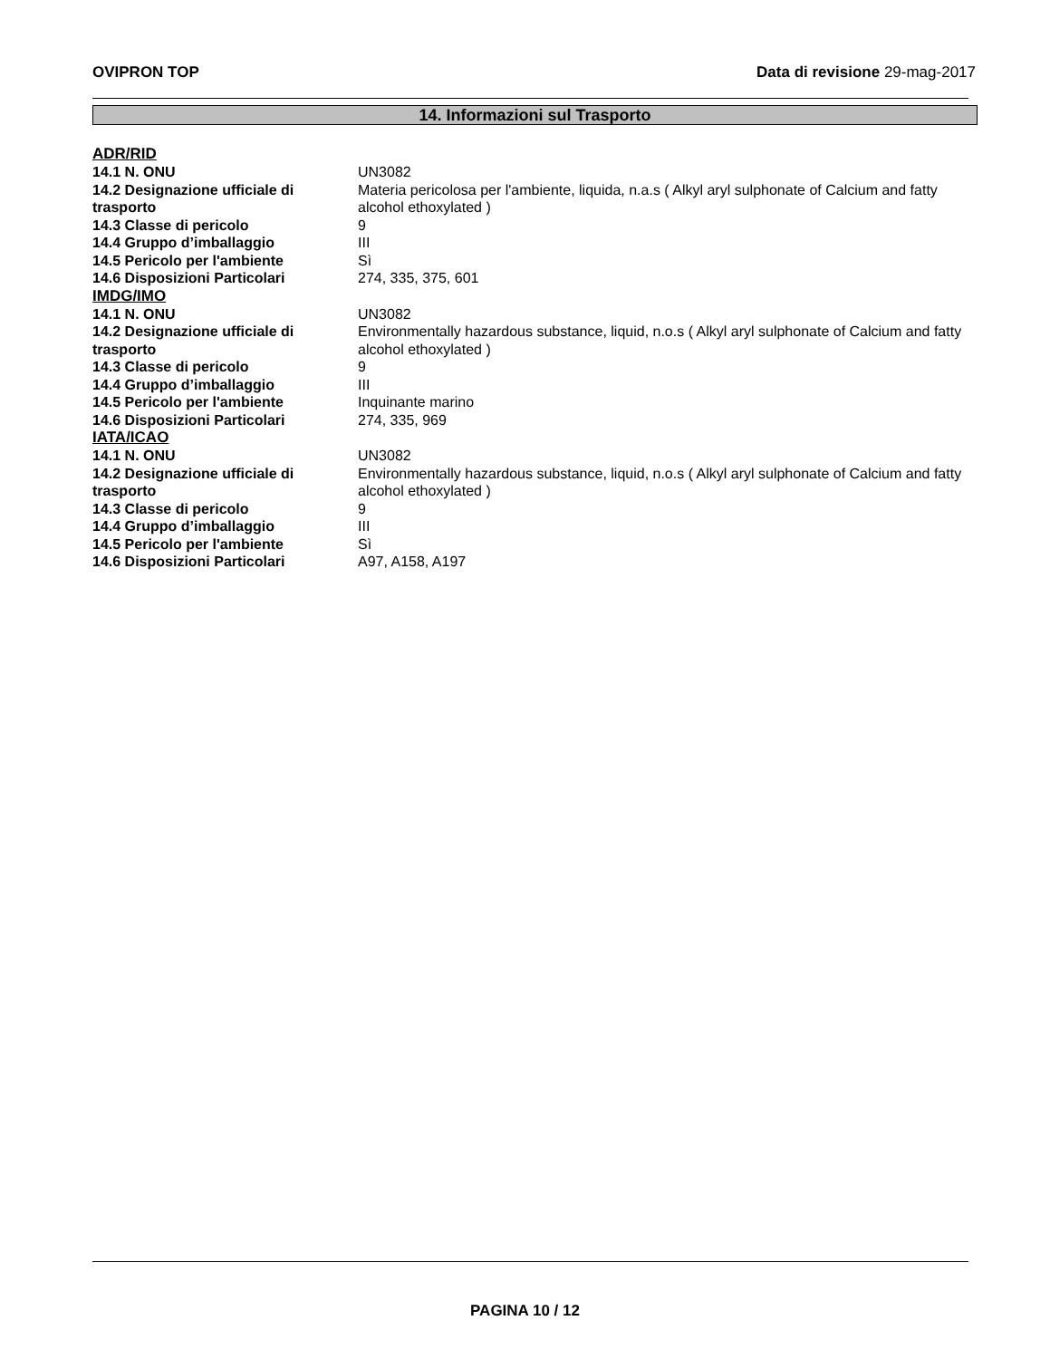OVIPRON TOP Data di revisione 29-mag-2017
14. Informazioni sul Trasporto
ADR/RID
| 14.1 N. ONU | UN3082 |
| 14.2 Designazione ufficiale di trasporto | Materia pericolosa per l'ambiente, liquida, n.a.s ( Alkyl aryl sulphonate of Calcium and fatty alcohol ethoxylated ) |
| 14.3 Classe di pericolo | 9 |
| 14.4 Gruppo d’imballaggio | III |
| 14.5 Pericolo per l'ambiente | Sì |
| 14.6 Disposizioni Particolari | 274, 335, 375, 601 |
IMDG/IMO
| 14.1 N. ONU | UN3082 |
| 14.2 Designazione ufficiale di trasporto | Environmentally hazardous substance, liquid, n.o.s ( Alkyl aryl sulphonate of Calcium and fatty alcohol ethoxylated ) |
| 14.3 Classe di pericolo | 9 |
| 14.4 Gruppo d’imballaggio | III |
| 14.5 Pericolo per l'ambiente | Inquinante marino |
| 14.6 Disposizioni Particolari | 274, 335, 969 |
IATA/ICAO
| 14.1 N. ONU | UN3082 |
| 14.2 Designazione ufficiale di trasporto | Environmentally hazardous substance, liquid, n.o.s ( Alkyl aryl sulphonate of Calcium and fatty alcohol ethoxylated ) |
| 14.3 Classe di pericolo | 9 |
| 14.4 Gruppo d’imballaggio | III |
| 14.5 Pericolo per l'ambiente | Sì |
| 14.6 Disposizioni Particolari | A97, A158, A197 |
PAGINA 10 / 12